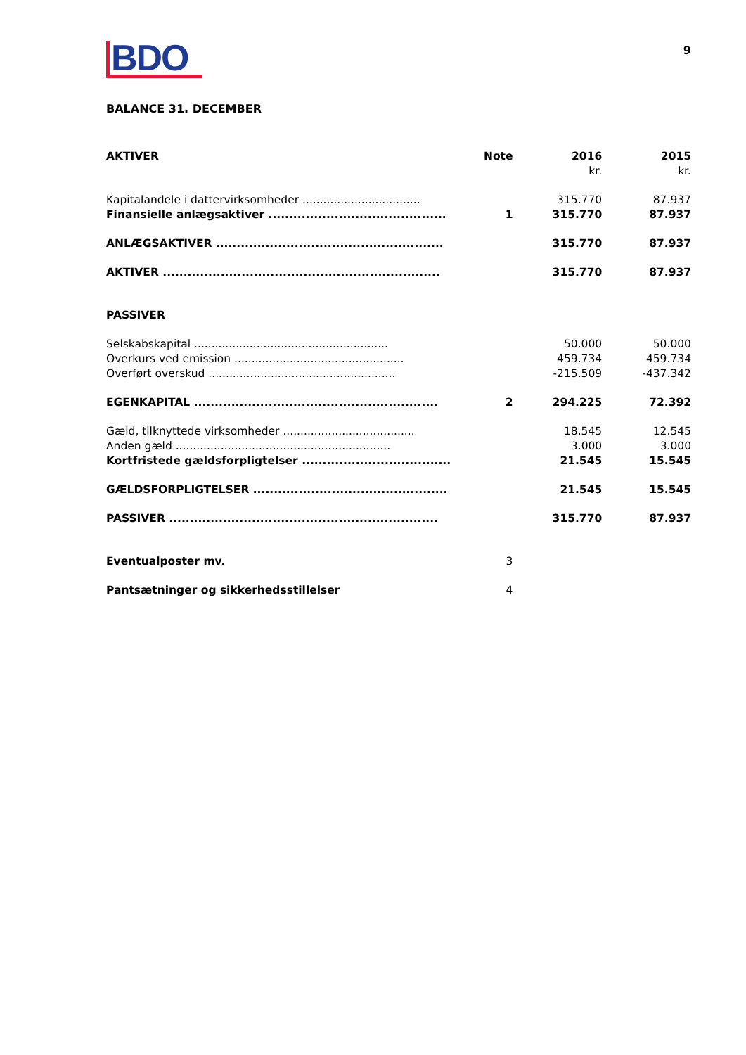9
BDO
BALANCE 31. DECEMBER
| AKTIVER | Note | 2016 | 2015 |
| --- | --- | --- | --- |
| | | kr. | kr. |
| Kapitalandele i dattervirksomheder .................................. | | 315.770 | 87.937 |
| Finansielle anlægsaktiver ........................................... | 1 | 315.770 | 87.937 |
| ANLÆGSAKTIVER ....................................................... | | 315.770 | 87.937 |
| AKTIVER ................................................................... | | 315.770 | 87.937 |
| PASSIVER | | | |
| Selskabskapital ........................................................ | | 50.000 | 50.000 |
| Overkurs ved emission ................................................. | | 459.734 | 459.734 |
| Overført overskud ...................................................... | | -215.509 | -437.342 |
| EGENKAPITAL ........................................................... | 2 | 294.225 | 72.392 |
| Gæld, tilknyttede virksomheder ...................................... | | 18.545 | 12.545 |
| Anden gæld .............................................................. | | 3.000 | 3.000 |
| Kortfristede gældsforpligtelser .................................... | | 21.545 | 15.545 |
| GÆLDSFORPLIGTELSER ............................................... | | 21.545 | 15.545 |
| PASSIVER ................................................................. | | 315.770 | 87.937 |
| Eventualposter mv. | 3 | | |
| Pantsætninger og sikkerhedsstillelser | 4 | | |